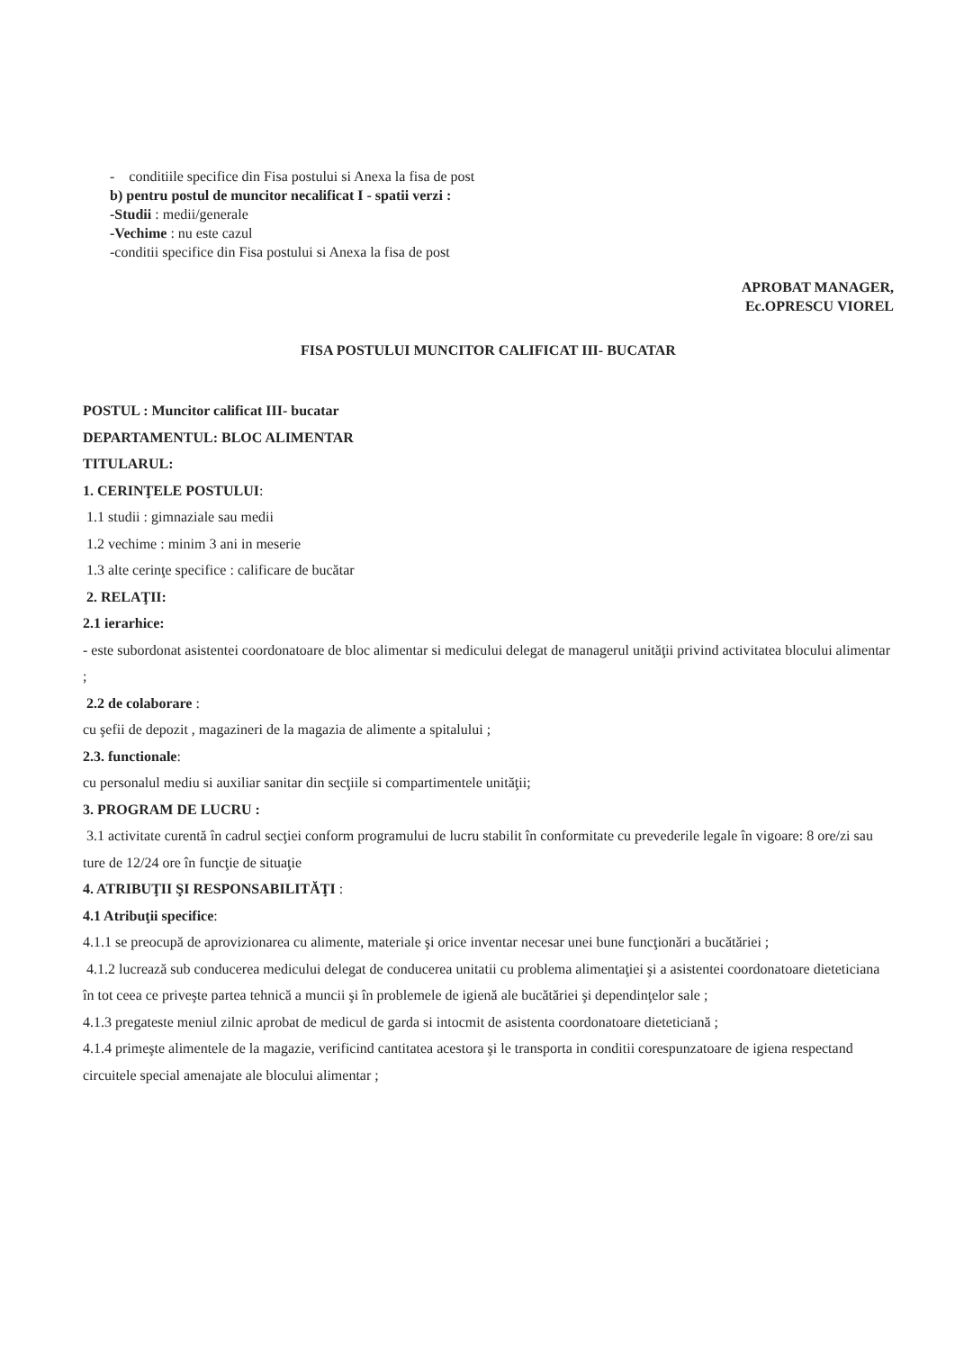- conditiile specifice din Fisa postului si Anexa la fisa de post
b) pentru postul de muncitor necalificat I - spatii verzi :
-Studii : medii/generale
-Vechime : nu este cazul
-conditii specifice din Fisa postului si Anexa la fisa de post
APROBAT MANAGER,
Ec.OPRESCU VIOREL
FISA POSTULUI MUNCITOR CALIFICAT III- BUCATAR
POSTUL : Muncitor calificat III- bucatar
DEPARTAMENTUL: BLOC ALIMENTAR
TITULARUL:
1. CERINŢELE POSTULUI:
1.1 studii : gimnaziale sau medii
1.2 vechime : minim 3 ani in meserie
1.3 alte cerinţe specifice : calificare de bucătar
2. RELAŢII:
2.1 ierarhice:
- este subordonat asistentei coordonatoare de bloc alimentar si medicului delegat de managerul unităţii privind activitatea blocului alimentar ;
2.2 de colaborare :
cu şefii de depozit , magazineri de la magazia de alimente a spitalului ;
2.3. functionale:
cu personalul mediu si auxiliar sanitar din secţiile si compartimentele unităţii;
3. PROGRAM DE LUCRU :
3.1 activitate curentă în cadrul secţiei conform programului de lucru stabilit în conformitate cu prevederile legale în vigoare: 8 ore/zi sau ture de 12/24 ore în funcţie de situaţie
4. ATRIBUŢII ŞI RESPONSABILITĂŢI :
4.1 Atribuţii specifice:
4.1.1 se preocupă de aprovizionarea cu alimente, materiale şi orice inventar necesar unei bune funcţionări a bucătăriei ;
4.1.2 lucrează sub conducerea medicului delegat de conducerea unitatii cu problema alimentaţiei şi a asistentei coordonatoare dieteticiana în tot ceea ce priveşte partea tehnică a muncii şi în problemele de igienă ale bucătăriei şi dependinţelor sale ;
4.1.3 pregateste meniul zilnic aprobat de medicul de garda si intocmit de asistenta coordonatoare dieteticiană ;
4.1.4 primeşte alimentele de la magazie, verificind cantitatea acestora şi le transporta in conditii corespunzatoare de igiena respectand circuitele special amenajate ale blocului alimentar ;